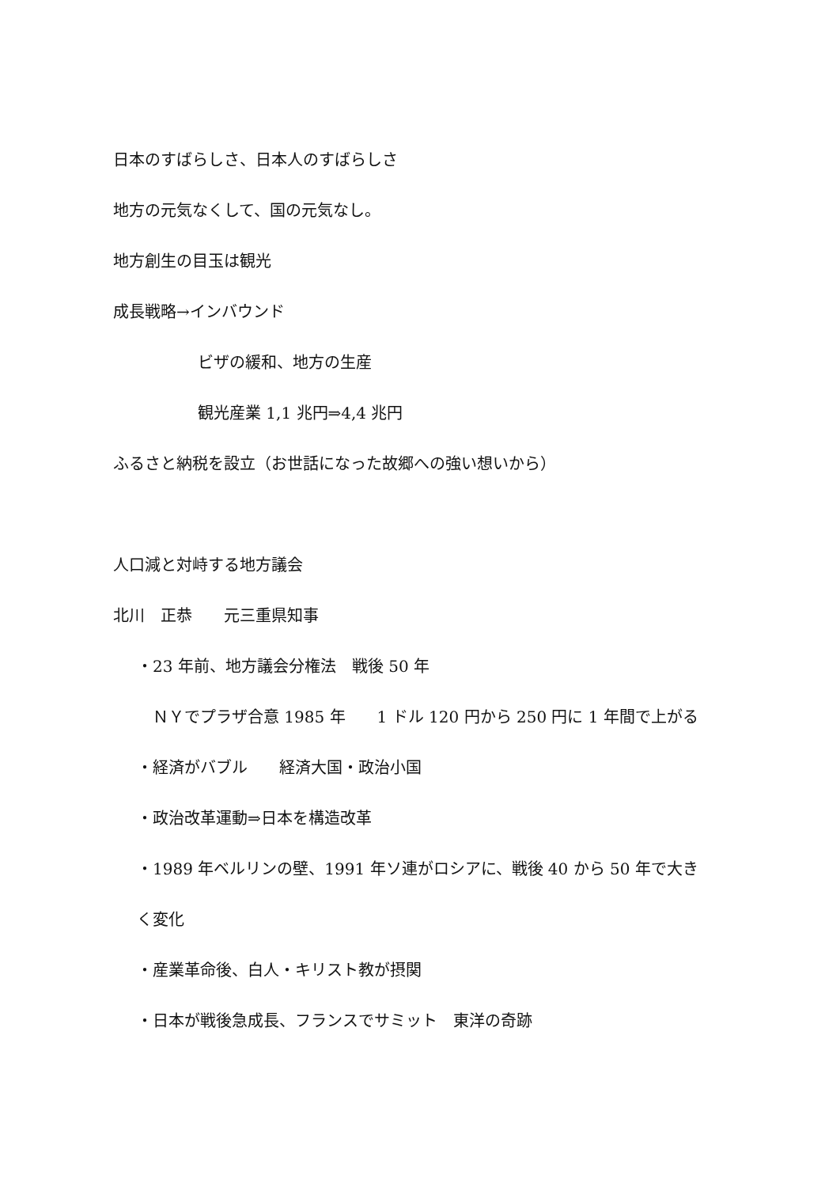日本のすばらしさ、日本人のすばらしさ
地方の元気なくして、国の元気なし。
地方創生の目玉は観光
成長戦略→インバウンド
ビザの緩和、地方の生産
観光産業 1,1 兆円⇒4,4 兆円
ふるさと納税を設立（お世話になった故郷への強い想いから）
人口減と対峙する地方議会
北川　正恭　　元三重県知事
・23 年前、地方議会分権法　戦後 50 年
　ＮＹでプラザ合意 1985 年　　1 ドル 120 円から 250 円に 1 年間で上がる
・経済がバブル　　経済大国・政治小国
・政治改革運動⇒日本を構造改革
・1989 年ベルリンの壁、1991 年ソ連がロシアに、戦後 40 から 50 年で大き
く変化
・産業革命後、白人・キリスト教が摂関
・日本が戦後急成長、フランスでサミット　東洋の奇跡